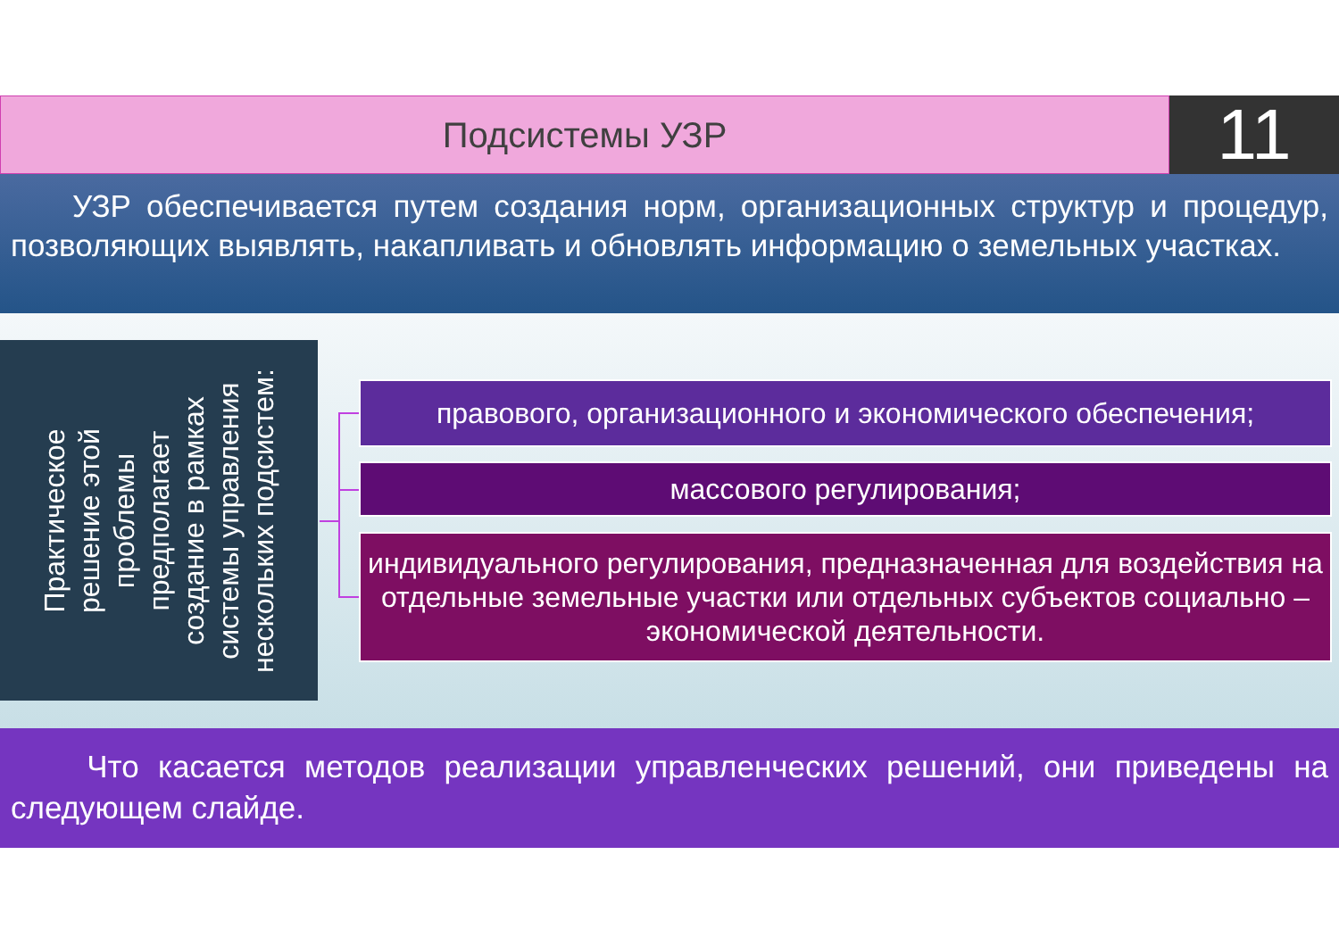Подсистемы УЗР
11
УЗР обеспечивается путем создания норм, организационных структур и процедур, позволяющих выявлять, накапливать и обновлять информацию о земельных участках.
Практическое
решение этой
проблемы
предполагает
создание в рамках
системы управления
нескольких подсистем:
правового, организационного и экономического обеспечения;
массового регулирования;
индивидуального регулирования, предназначенная для воздействия на отдельные земельные участки или отдельных субъектов социально – экономической деятельности.
Что касается методов реализации управленческих решений, они приведены на следующем слайде.